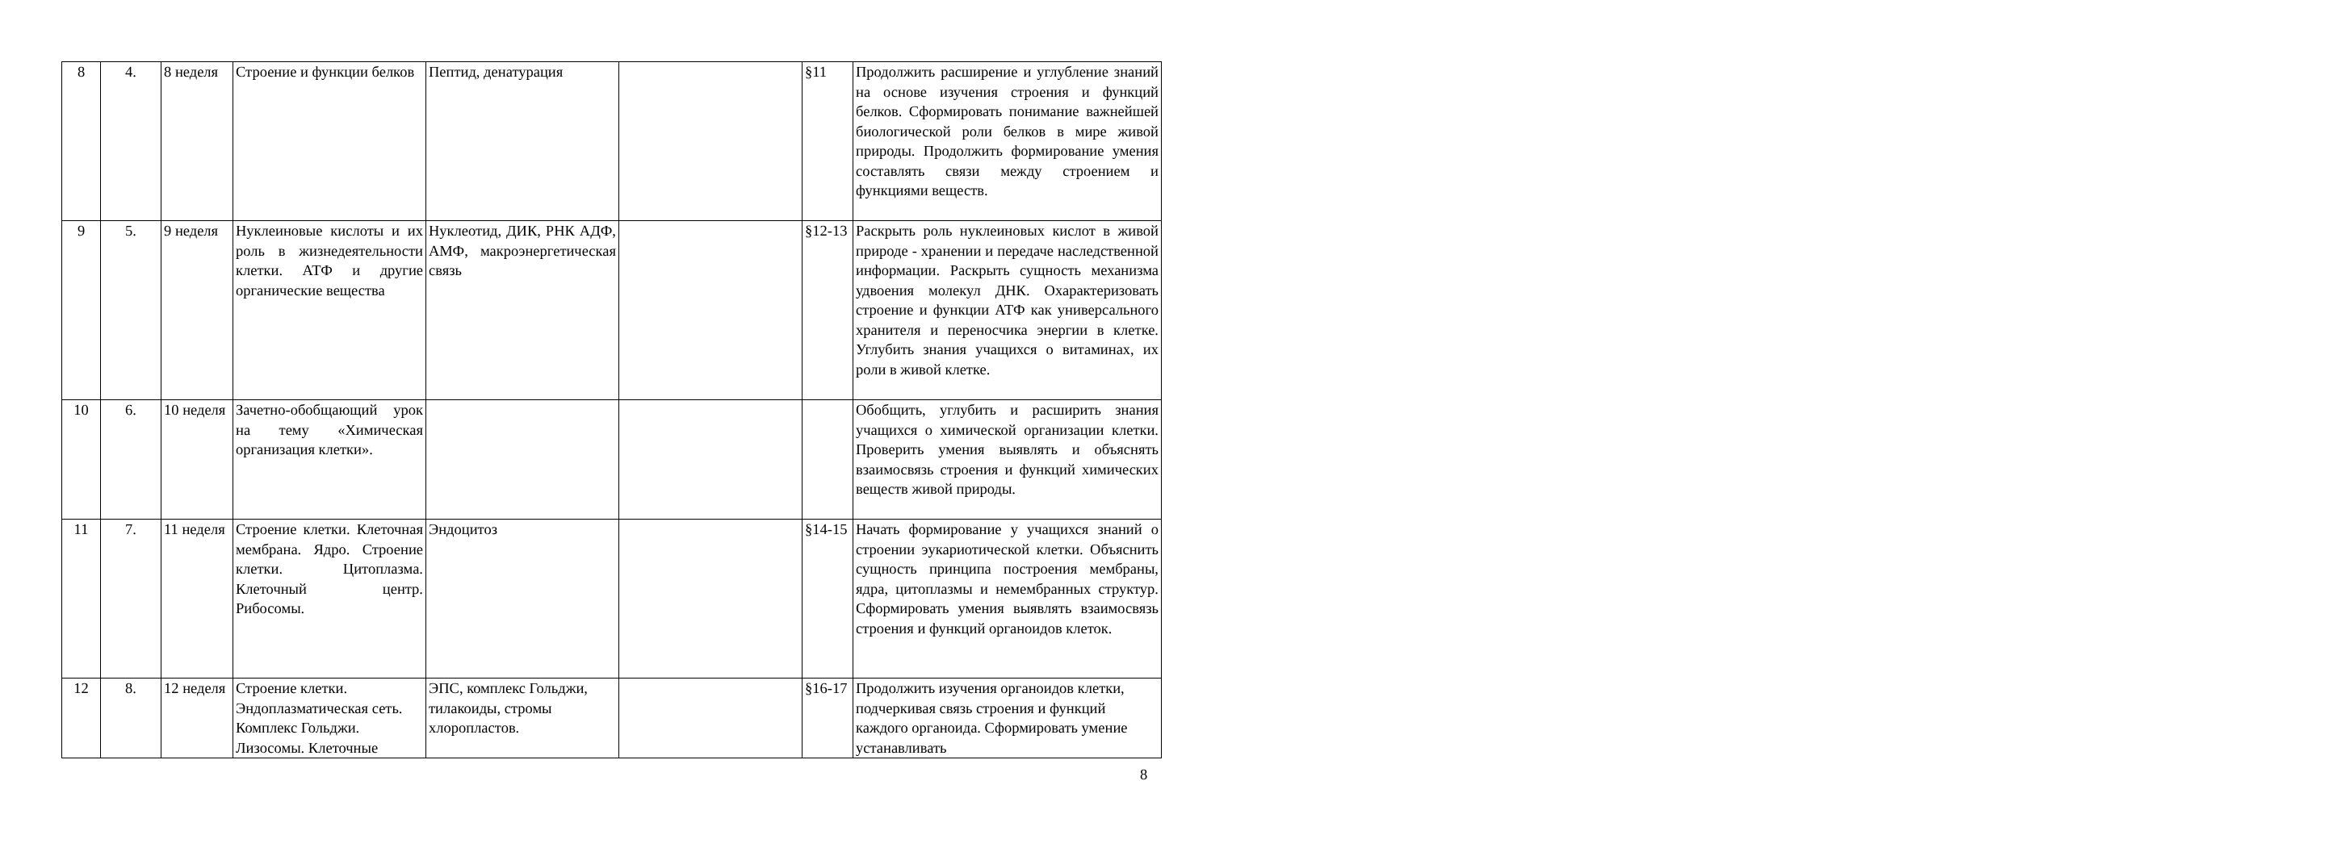| 8 | 4. | 8 неделя | Строение и функции белков | Пептид, денатурация | | §11 | Продолжить расширение и углубление знаний на основе изучения строения и функций белков. Сформировать понимание важнейшей биологической роли белков в мире живой природы. Продолжить формирование умения составлять связи между строением и функциями веществ. |
| 9 | 5. | 9 неделя | Нуклеиновые кислоты и их роль в жизнедеятельности клетки. АТФ и другие органические вещества | Нуклеотид, ДИК, РНК АДФ, АМФ, макроэнергетическая связь | | §12-13 | Раскрыть роль нуклеиновых кислот в живой природе - хранении и передаче наследственной информации. Раскрыть сущность механизма удвоения молекул ДНК. Охарактеризовать строение и функции АТФ как универсального хранителя и переносчика энергии в клетке. Углубить знания учащихся о витаминах, их роли в живой клетке. |
| 10 | 6. | 10 неделя | Зачетно-обобщающий урок на тему «Химическая организация клетки». | | | | Обобщить, углубить и расширить знания учащихся о химической организации клетки. Проверить умения выявлять и объяснять взаимосвязь строения и функций химических веществ живой природы. |
| 11 | 7. | 11 неделя | Строение клетки. Клеточная мембрана. Ядро. Строение клетки. Цитоплазма. Клеточный центр. Рибосомы. | Эндоцитоз | | §14-15 | Начать формирование у учащихся знаний о строении эукариотической клетки. Объяснить сущность принципа построения мембраны, ядра, цитоплазмы и немембранных структур. Сформировать умения выявлять взаимосвязь строения и функций органоидов клеток. |
| 12 | 8. | 12 неделя | Строение клетки. Эндоплазматическая сеть. Комплекс Гольджи. Лизосомы. Клеточные | ЭПС, комплекс Гольджи, тилакоиды, стромы хлоропластов. | | §16-17 | Продолжить изучения органоидов клетки, подчеркивая связь строения и функций каждого органоида. Сформировать умение устанавливать |
8